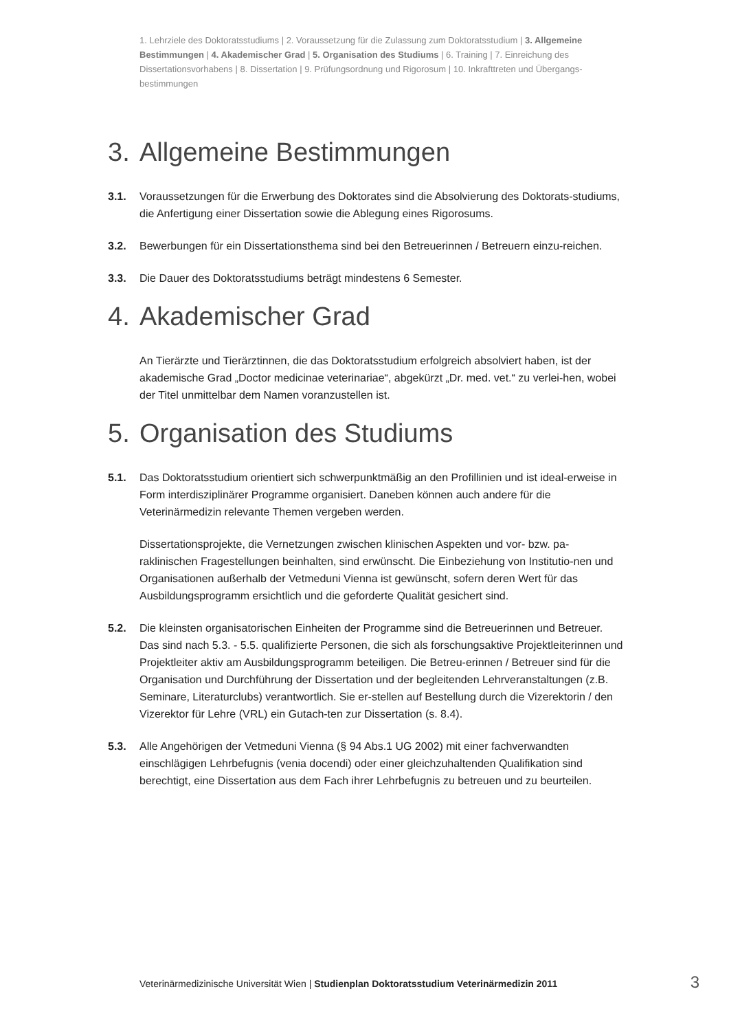1. Lehrziele des Doktoratsstudiums | 2. Voraussetzung für die Zulassung zum Doktoratsstudium | 3. Allgemeine Bestimmungen | 4. Akademischer Grad | 5. Organisation des Studiums | 6. Training | 7. Einreichung des Dissertationsvorhabens | 8. Dissertation | 9. Prüfungsordnung und Rigorosum | 10. Inkrafttreten und Übergangs-bestimmungen
3. Allgemeine Bestimmungen
3.1. Voraussetzungen für die Erwerbung des Doktorates sind die Absolvierung des Doktorats-studiums, die Anfertigung einer Dissertation sowie die Ablegung eines Rigorosums.
3.2. Bewerbungen für ein Dissertationsthema sind bei den Betreuerinnen / Betreuern einzu-reichen.
3.3. Die Dauer des Doktoratsstudiums beträgt mindestens 6 Semester.
4. Akademischer Grad
An Tierärzte und Tierärztinnen, die das Doktoratsstudium erfolgreich absolviert haben, ist der akademische Grad „Doctor medicinae veterinariae“, abgekürzt „Dr. med. vet.“ zu verlei-hen, wobei der Titel unmittelbar dem Namen voranzustellen ist.
5. Organisation des Studiums
5.1. Das Doktoratsstudium orientiert sich schwerpunktmäßig an den Profillinien und ist ideal-erweise in Form interdisziplinärer Programme organisiert. Daneben können auch andere für die Veterinärmedizin relevante Themen vergeben werden.
Dissertationsprojekte, die Vernetzungen zwischen klinischen Aspekten und vor- bzw. pa-raklinischen Fragestellungen beinhalten, sind erwünscht. Die Einbeziehung von Institutio-nen und Organisationen außerhalb der Vetmeduni Vienna ist gewünscht, sofern deren Wert für das Ausbildungsprogramm ersichtlich und die geforderte Qualität gesichert sind.
5.2. Die kleinsten organisatorischen Einheiten der Programme sind die Betreuerinnen und Betreuer. Das sind nach 5.3. - 5.5. qualifizierte Personen, die sich als forschungsaktive Projektleiterinnen und Projektleiter aktiv am Ausbildungsprogramm beteiligen. Die Betreu-erinnen / Betreuer sind für die Organisation und Durchführung der Dissertation und der begleitenden Lehrveranstaltungen (z.B. Seminare, Literaturclubs) verantwortlich. Sie er-stellen auf Bestellung durch die Vizerektorin / den Vizerektor für Lehre (VRL) ein Gutach-ten zur Dissertation (s. 8.4).
5.3. Alle Angehörigen der Vetmeduni Vienna (§ 94 Abs.1 UG 2002) mit einer fachverwandten einschlägigen Lehrbefugnis (venia docendi) oder einer gleichzuhaltenden Qualifikation sind berechtigt, eine Dissertation aus dem Fach ihrer Lehrbefugnis zu betreuen und zu beurteilen.
Veterinärmedizinische Universität Wien | Studienplan Doktoratsstudium Veterinärmedizin 2011
3